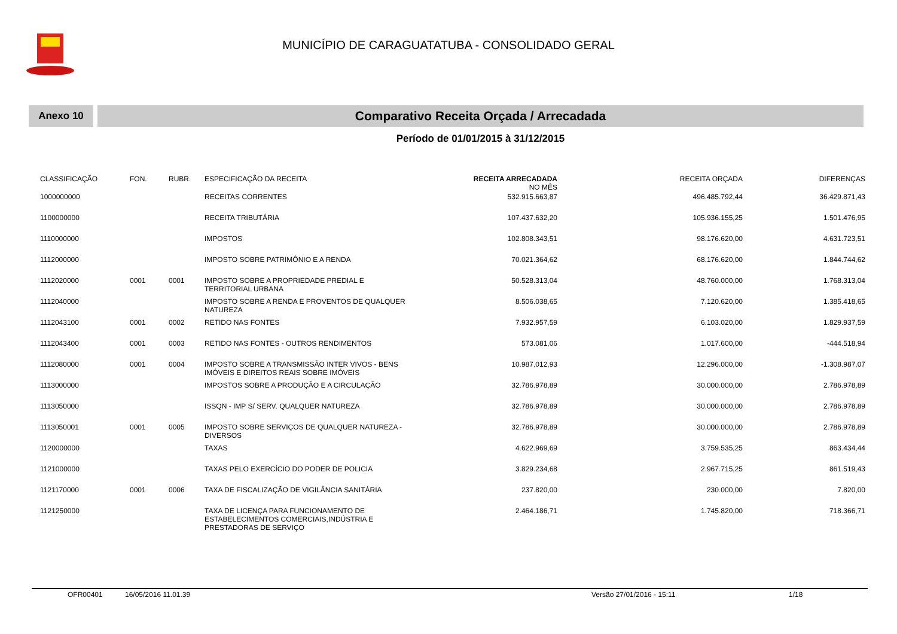MUNICÍPIO DE CARAGUATATUBA - CONSOLIDADO GERAL
Anexo 10
Comparativo Receita Orçada / Arrecadada
Período de 01/01/2015 à 31/12/2015
| CLASSIFICAÇÃO | FON. | RUBR. | ESPECIFICAÇÃO DA RECEITA | RECEITA ARRECADADA NO MÊS | RECEITA ORÇADA | DIFERENÇAS |
| --- | --- | --- | --- | --- | --- | --- |
| 1000000000 | | | RECEITAS CORRENTES | 532.915.663,87 | 496.485.792,44 | 36.429.871,43 |
| 1100000000 | | | RECEITA TRIBUTÁRIA | 107.437.632,20 | 105.936.155,25 | 1.501.476,95 |
| 1110000000 | | | IMPOSTOS | 102.808.343,51 | 98.176.620,00 | 4.631.723,51 |
| 1112000000 | | | IMPOSTO SOBRE PATRIMÔNIO E A RENDA | 70.021.364,62 | 68.176.620,00 | 1.844.744,62 |
| 1112020000 | 0001 | 0001 | IMPOSTO SOBRE A PROPRIEDADE PREDIAL E TERRITORIAL URBANA | 50.528.313,04 | 48.760.000,00 | 1.768.313,04 |
| 1112040000 | | | IMPOSTO SOBRE A RENDA E PROVENTOS DE QUALQUER NATUREZA | 8.506.038,65 | 7.120.620,00 | 1.385.418,65 |
| 1112043100 | 0001 | 0002 | RETIDO NAS FONTES | 7.932.957,59 | 6.103.020,00 | 1.829.937,59 |
| 1112043400 | 0001 | 0003 | RETIDO NAS FONTES - OUTROS RENDIMENTOS | 573.081,06 | 1.017.600,00 | -444.518,94 |
| 1112080000 | 0001 | 0004 | IMPOSTO SOBRE A TRANSMISSÃO INTER VIVOS - BENS IMÓVEIS E DIREITOS REAIS SOBRE IMÓVEIS | 10.987.012,93 | 12.296.000,00 | -1.308.987,07 |
| 1113000000 | | | IMPOSTOS SOBRE A PRODUÇÃO E A CIRCULAÇÃO | 32.786.978,89 | 30.000.000,00 | 2.786.978,89 |
| 1113050000 | | | ISSQN - IMP S/ SERV. QUALQUER NATUREZA | 32.786.978,89 | 30.000.000,00 | 2.786.978,89 |
| 1113050001 | 0001 | 0005 | IMPOSTO SOBRE SERVIÇOS DE QUALQUER NATUREZA - DIVERSOS | 32.786.978,89 | 30.000.000,00 | 2.786.978,89 |
| 1120000000 | | | TAXAS | 4.622.969,69 | 3.759.535,25 | 863.434,44 |
| 1121000000 | | | TAXAS PELO EXERCÍCIO DO PODER DE POLICIA | 3.829.234,68 | 2.967.715,25 | 861.519,43 |
| 1121170000 | 0001 | 0006 | TAXA DE FISCALIZAÇÃO DE VIGILÂNCIA SANITÁRIA | 237.820,00 | 230.000,00 | 7.820,00 |
| 1121250000 | | | TAXA DE LICENÇA PARA FUNCIONAMENTO DE ESTABELECIMENTOS COMERCIAIS,INDÚSTRIA E PRESTADORAS DE SERVIÇO | 2.464.186,71 | 1.745.820,00 | 718.366,71 |
OFR00401 16/05/2016 11.01.39 Versão 27/01/2016 - 15:11 1/18